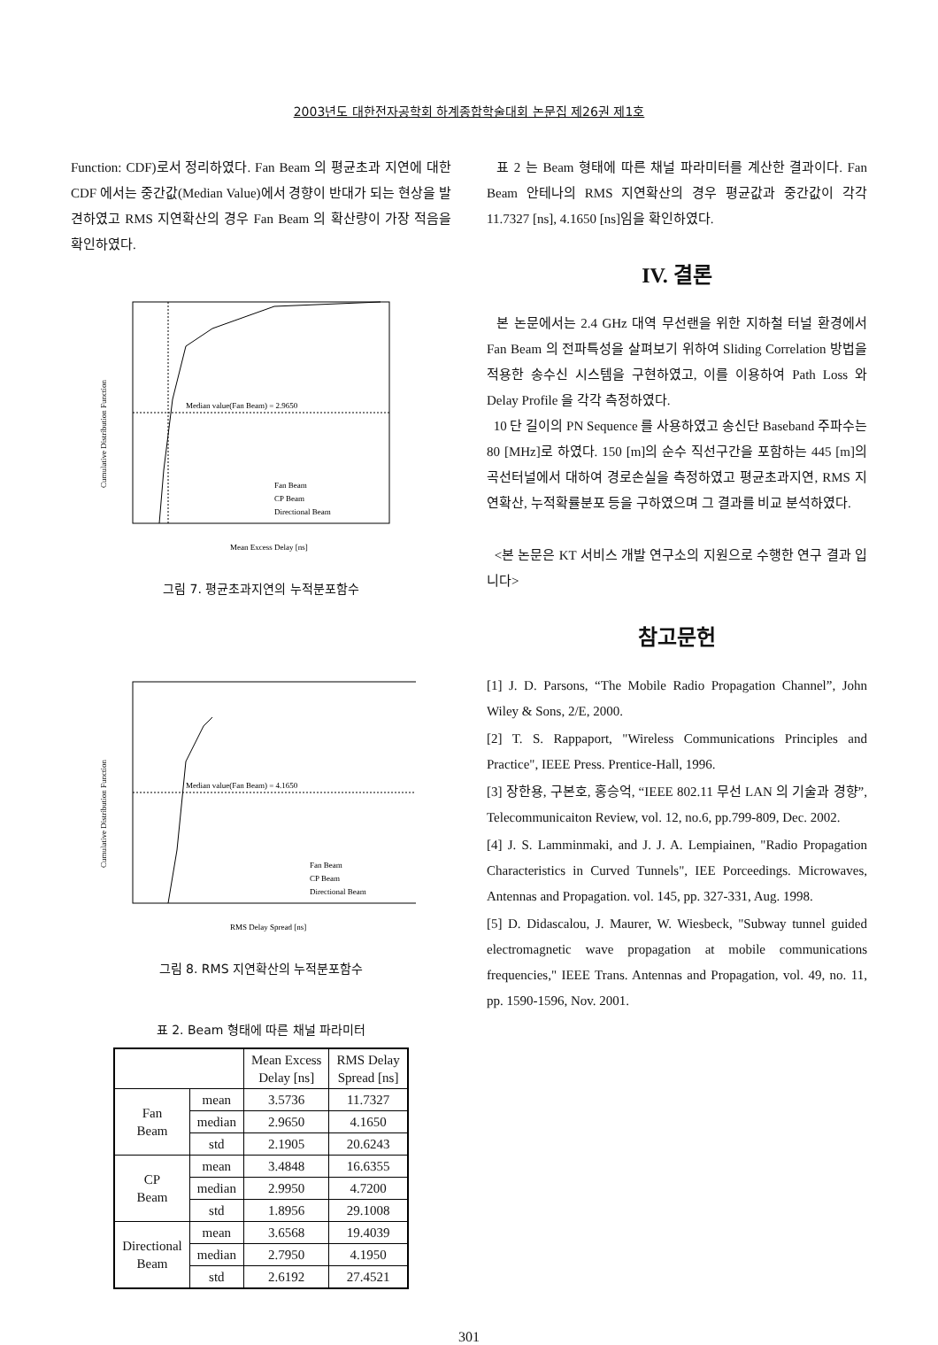2003년도 대한전자공학회 하계종합학술대회 논문집 제26권 제1호
Function: CDF)로서 정리하였다. Fan Beam 의 평균초과 지연에 대한 CDF 에서는 중간값(Median Value)에서 경향이 반대가 되는 현상을 발견하였고 RMS 지연확산의 경우 Fan Beam 의 확산량이 가장 적음을 확인하였다.
Median value(Fan Beam) = 2.9650
Fan Beam
CP Beam
Directional Beam
Mean Excess Delay [ns]
Cumulative Distribution Function
그림 7. 평균초과지연의 누적분포함수
Median value(Fan Beam) = 4.1650
Fan Beam
CP Beam
Directional Beam
RMS Delay Spread [ns]
Cumulative Distribution Function
그림 8. RMS 지연확산의 누적분포함수
표 2. Beam 형태에 따른 채널 파라미터
| | | Mean Excess Delay [ns] | RMS Delay Spread [ns] |
| --- | --- | --- | --- |
| Fan Beam | mean | 3.5736 | 11.7327 |
| | median | 2.9650 | 4.1650 |
| | std | 2.1905 | 20.6243 |
| CP Beam | mean | 3.4848 | 16.6355 |
| | median | 2.9950 | 4.7200 |
| | std | 1.8956 | 29.1008 |
| Directional Beam | mean | 3.6568 | 19.4039 |
| | median | 2.7950 | 4.1950 |
| | std | 2.6192 | 27.4521 |
표 2 는 Beam 형태에 따른 채널 파라미터를 계산한 결과이다. Fan Beam 안테나의 RMS 지연확산의 경우 평균값과 중간값이 각각 11.7327 [ns], 4.1650 [ns]임을 확인하였다.
IV. 결론
본 논문에서는 2.4 GHz 대역 무선랜을 위한 지하철 터널 환경에서 Fan Beam 의 전파특성을 살펴보기 위하여 Sliding Correlation 방법을 적용한 송수신 시스템을 구현하였고, 이를 이용하여 Path Loss 와 Delay Profile 을 각각 측정하였다.
10 단 길이의 PN Sequence 를 사용하였고 송신단 Baseband 주파수는 80 [MHz]로 하였다. 150 [m]의 순수 직선구간을 포함하는 445 [m]의 곡선터널에서 대하여 경로손실을 측정하였고 평균초과지연, RMS 지연확산, 누적확률분포 등을 구하였으며 그 결과를 비교 분석하였다.
<본 논문은 KT 서비스 개발 연구소의 지원으로 수행한 연구 결과 입니다>
참고문헌
[1] J. D. Parsons, “The Mobile Radio Propagation Channel”, John Wiley & Sons, 2/E, 2000.
[2] T. S. Rappaport, "Wireless Communications Principles and Practice", IEEE Press. Prentice-Hall, 1996.
[3] 장한용, 구본호, 홍승억, “IEEE 802.11 무선 LAN 의 기술과 경향”, Telecommunicaiton Review, vol. 12, no.6, pp.799-809, Dec. 2002.
[4] J. S. Lamminmaki, and J. J. A. Lempiainen, "Radio Propagation Characteristics in Curved Tunnels", IEE Porceedings. Microwaves, Antennas and Propagation. vol. 145, pp. 327-331, Aug. 1998.
[5] D. Didascalou, J. Maurer, W. Wiesbeck, "Subway tunnel guided electromagnetic wave propagation at mobile communications frequencies," IEEE Trans. Antennas and Propagation, vol. 49, no. 11, pp. 1590-1596, Nov. 2001.
301